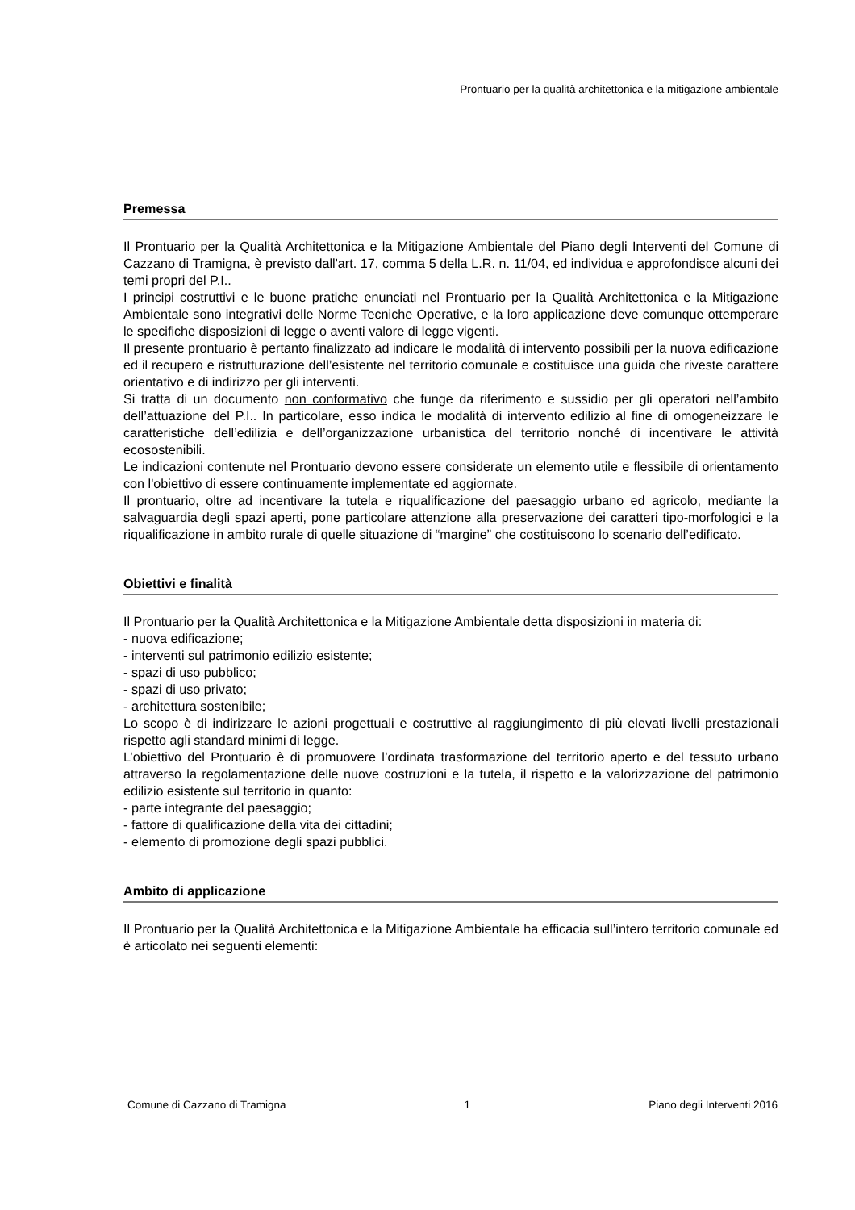Prontuario per la qualità architettonica e la mitigazione ambientale
Premessa
Il Prontuario per la Qualità Architettonica e la Mitigazione Ambientale del Piano degli Interventi del Comune di Cazzano di Tramigna, è previsto dall'art. 17, comma 5 della L.R. n. 11/04, ed individua e approfondisce alcuni dei temi propri del P.I..
I principi costruttivi e le buone pratiche enunciati nel Prontuario per la Qualità Architettonica e la Mitigazione Ambientale sono integrativi delle Norme Tecniche Operative, e la loro applicazione deve comunque ottemperare le specifiche disposizioni di legge o aventi valore di legge vigenti.
Il presente prontuario è pertanto finalizzato ad indicare le modalità di intervento possibili per la nuova edificazione ed il recupero e ristrutturazione dell’esistente nel territorio comunale e costituisce una guida che riveste carattere orientativo e di indirizzo per gli interventi.
Si tratta di un documento non conformativo che funge da riferimento e sussidio per gli operatori nell’ambito dell’attuazione del P.I.. In particolare, esso indica le modalità di intervento edilizio al fine di omogeneizzare le caratteristiche dell’edilizia e dell’organizzazione urbanistica del territorio nonché di incentivare le attività ecosostenibili.
Le indicazioni contenute nel Prontuario devono essere considerate un elemento utile e flessibile di orientamento con l'obiettivo di essere continuamente implementate ed aggiornate.
Il prontuario, oltre ad incentivare la tutela e riqualificazione del paesaggio urbano ed agricolo, mediante la salvaguardia degli spazi aperti, pone particolare attenzione alla preservazione dei caratteri tipo-morfologici e la riqualificazione in ambito rurale di quelle situazione di “margine” che costituiscono lo scenario dell’edificato.
Obiettivi e finalità
Il Prontuario per la Qualità Architettonica e la Mitigazione Ambientale detta disposizioni in materia di:
- nuova edificazione;
- interventi sul patrimonio edilizio esistente;
- spazi di uso pubblico;
- spazi di uso privato;
- architettura sostenibile;
Lo scopo è di indirizzare le azioni progettuali e costruttive al raggiungimento di più elevati livelli prestazionali rispetto agli standard minimi di legge.
L’obiettivo del Prontuario è di promuovere l’ordinata trasformazione del territorio aperto e del tessuto urbano attraverso la regolamentazione delle nuove costruzioni e la tutela, il rispetto e la valorizzazione del patrimonio edilizio esistente sul territorio in quanto:
- parte integrante del paesaggio;
- fattore di qualificazione della vita dei cittadini;
- elemento di promozione degli spazi pubblici.
Ambito di applicazione
Il Prontuario per la Qualità Architettonica e la Mitigazione Ambientale ha efficacia sull’intero territorio comunale ed è articolato nei seguenti elementi:
Comune di Cazzano di Tramigna 1 Piano degli Interventi 2016